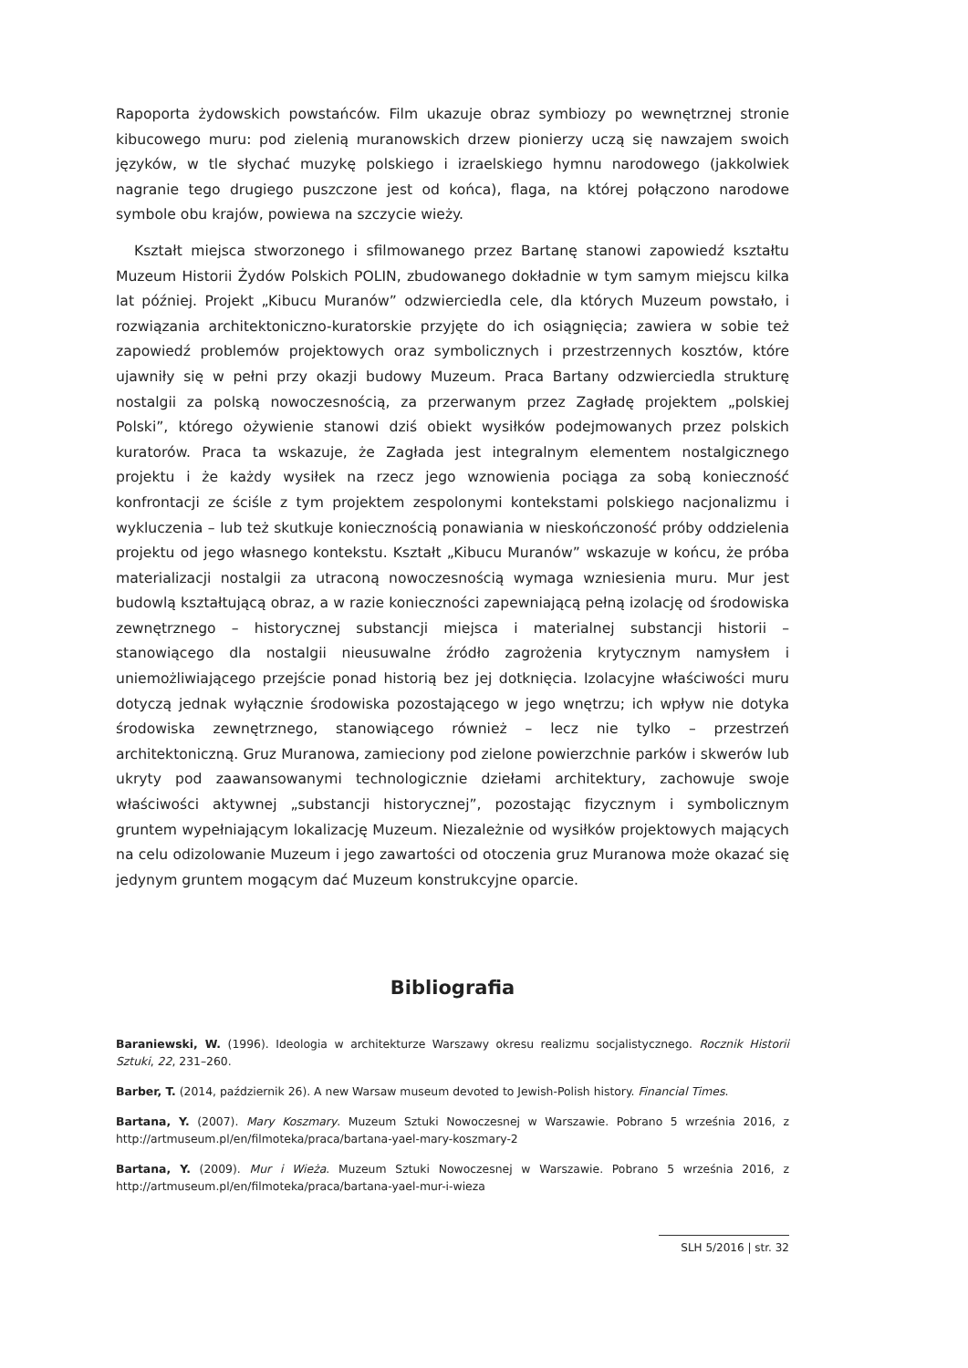Rapoporta żydowskich powstańców. Film ukazuje obraz symbiozy po wewnętrznej stronie kibucowego muru: pod zielenią muranowskich drzew pionierzy uczą się nawzajem swoich języków, w tle słychać muzykę polskiego i izraelskiego hymnu narodowego (jakkolwiek nagranie tego drugiego puszczone jest od końca), flaga, na której połączono narodowe symbole obu krajów, powiewa na szczycie wieży.
Kształt miejsca stworzonego i sfilmowanego przez Bartanę stanowi zapowiedź kształtu Muzeum Historii Żydów Polskich POLIN, zbudowanego dokładnie w tym samym miejscu kilka lat później. Projekt „Kibucu Muranów” odzwierciedla cele, dla których Muzeum powstało, i rozwiązania architektoniczno-kuratorskie przyjęte do ich osiągnięcia; zawiera w sobie też zapowiedź problemów projektowych oraz symbolicznych i przestrzennych kosztów, które ujawniły się w pełni przy okazji budowy Muzeum. Praca Bartany odzwierciedla strukturę nostalgii za polską nowoczesnością, za przerwanym przez Zagładę projektem „polskiej Polski”, którego ożywienie stanowi dziś obiekt wysiłków podejmowanych przez polskich kuratorów. Praca ta wskazuje, że Zagłada jest integralnym elementem nostalgicznego projektu i że każdy wysiłek na rzecz jego wznowienia pociąga za sobą konieczność konfrontacji ze ściśle z tym projektem zespolonymi kontekstami polskiego nacjonalizmu i wykluczenia – lub też skutkuje koniecznością ponawiania w nieskończoność próby oddzielenia projektu od jego własnego kontekstu. Kształt „Kibucu Muranów” wskazuje w końcu, że próba materializacji nostalgii za utraconą nowoczesnością wymaga wzniesienia muru. Mur jest budowlą kształtującą obraz, a w razie konieczności zapewniającą pełną izolację od środowiska zewnętrznego – historycznej substancji miejsca i materialnej substancji historii – stanowiącego dla nostalgii nieusuwalne źródło zagrożenia krytycznym namysłem i uniemożliwiającego przejście ponad historią bez jej dotknięcia. Izolacyjne właściwości muru dotyczą jednak wyłącznie środowiska pozostającego w jego wnętrzu; ich wpływ nie dotyka środowiska zewnętrznego, stanowiącego również – lecz nie tylko – przestrzeń architektoniczną. Gruz Muranowa, zamieciony pod zielone powierzchnie parków i skwerów lub ukryty pod zaawansowanymi technologicznie dziełami architektury, zachowuje swoje właściwości aktywnej „substancji historycznej”, pozostając fizycznym i symbolicznym gruntem wypełniającym lokalizację Muzeum. Niezależnie od wysiłków projektowych mających na celu odizolowanie Muzeum i jego zawartości od otoczenia gruz Muranowa może okazać się jedynym gruntem mogącym dać Muzeum konstrukcyjne oparcie.
Bibliografia
Baraniewski, W. (1996). Ideologia w architekturze Warszawy okresu realizmu socjalistycznego. Rocznik Historii Sztuki, 22, 231–260.
Barber, T. (2014, październik 26). A new Warsaw museum devoted to Jewish-Polish history. Financial Times.
Bartana, Y. (2007). Mary Koszmary. Muzeum Sztuki Nowoczesnej w Warszawie. Pobrano 5 września 2016, z http://artmuseum.pl/en/filmoteka/praca/bartana-yael-mary-koszmary-2
Bartana, Y. (2009). Mur i Wieża. Muzeum Sztuki Nowoczesnej w Warszawie. Pobrano 5 września 2016, z http://artmuseum.pl/en/filmoteka/praca/bartana-yael-mur-i-wieza
SLH 5/2016 | str. 32